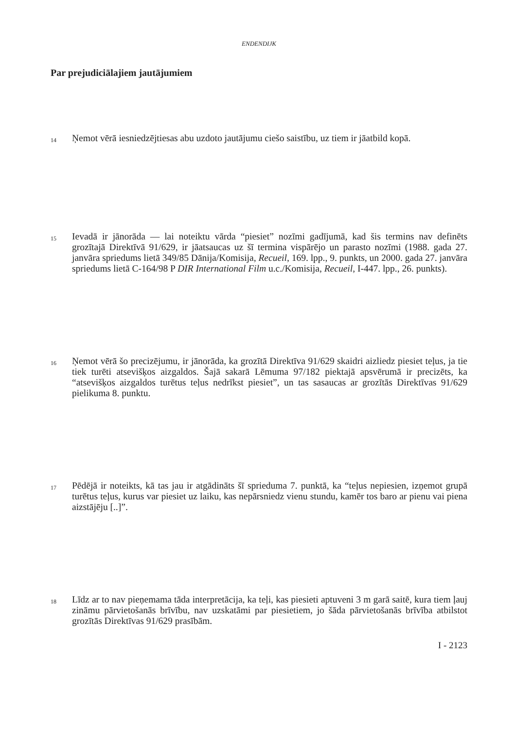ENDENDIJK
Par prejudiciālajiem jautājumiem
14
Ņemot vērā iesniedzējtiesas abu uzdoto jautājumu ciešo saistību, uz tiem ir jāatbild kopā.
15
Ievadā ir jānorāda — lai noteiktu vārda “piesiet” nozīmi gadījumā, kad šis termins nav definēts grozītajā Direktīvā 91/629, ir jāatsaucas uz šī termina vispārējo un parasto nozīmi (1988. gada 27. janvāra spriedums lietā 349/85 Dānija/Komisija, Recueil, 169. lpp., 9. punkts, un 2000. gada 27. janvāra spriedums lietā C-164/98 P DIR International Film u.c./Komisija, Recueil, I-447. lpp., 26. punkts).
16
Ņemot vērā šo precizējumu, ir jānorāda, ka grozītā Direktīva 91/629 skaidri aizliedz piesiet teļus, ja tie tiek turēti atsevišķos aizgaldos. Šajā sakarā Lēmuma 97/182 piektajā apsvērumā ir precizēts, ka “atsevišķos aizgaldos turētus teļus nedrīkst piesiet”, un tas sasaucas ar grozītās Direktīvas 91/629 pielikuma 8. punktu.
17
Pēdējā ir noteikts, kā tas jau ir atgādināts šī sprieduma 7. punktā, ka “teļus nepiesien, izņemot grupā turētus teļus, kurus var piesiet uz laiku, kas nepārsniedz vienu stundu, kamēr tos baro ar pienu vai piena aizstājēju [..]”.
18
Līdz ar to nav pieņemama tāda interpretācija, ka teļi, kas piesieti aptuveni 3 m garā saitē, kura tiem ļauj zināmu pārvietošanās brīvību, nav uzskatāmi par piesietiem, jo šāda pārvietošanās brīvība atbilstot grozītās Direktīvas 91/629 prasībām.
I - 2123